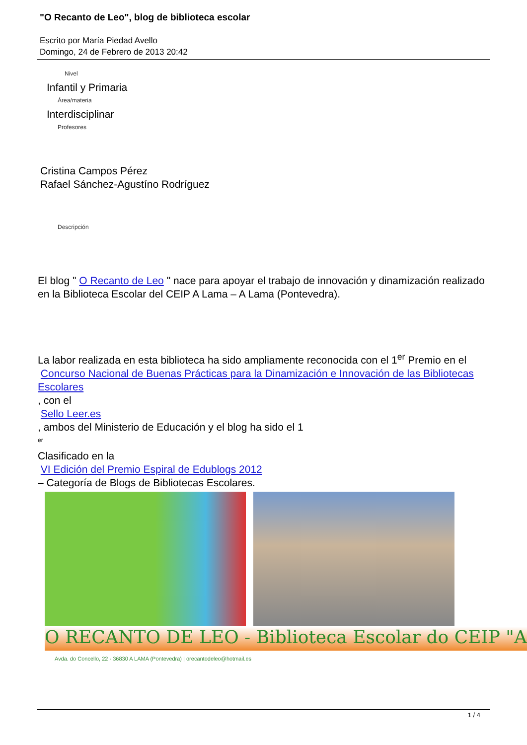"O Recanto de Leo", blog de biblioteca escolar
Escrito por María Piedad Avello
Domingo, 24 de Febrero de 2013 20:42
Nivel
Infantil y Primaria
Área/materia
Interdisciplinar
Profesores
Cristina Campos Pérez
Rafael Sánchez-Agustíno Rodríguez
Descripción
El blog " O Recanto de Leo " nace para apoyar el trabajo de innovación y dinamización realizado en la Biblioteca Escolar del CEIP A Lama – A Lama (Pontevedra).
La labor realizada en esta biblioteca ha sido ampliamente reconocida con el 1<sup>er</sup> Premio en el
Concurso Nacional de Buenas Prácticas para la Dinamización e Innovación de las Bibliotecas Escolares
, con el
Sello Leer.es
, ambos del Ministerio de Educación y el blog ha sido el 1
<sup>er</sup>
Clasificado en la
VI Edición del Premio Espiral de Edublogs 2012
– Categoría de Blogs de Bibliotecas Escolares.
O RECANTO DE LEO - Biblioteca Escolar do CEIP "A
Avda. do Concello, 22 - 36830 A LAMA (Pontevedra) | orecantodeleo@hotmail.es
1 / 4